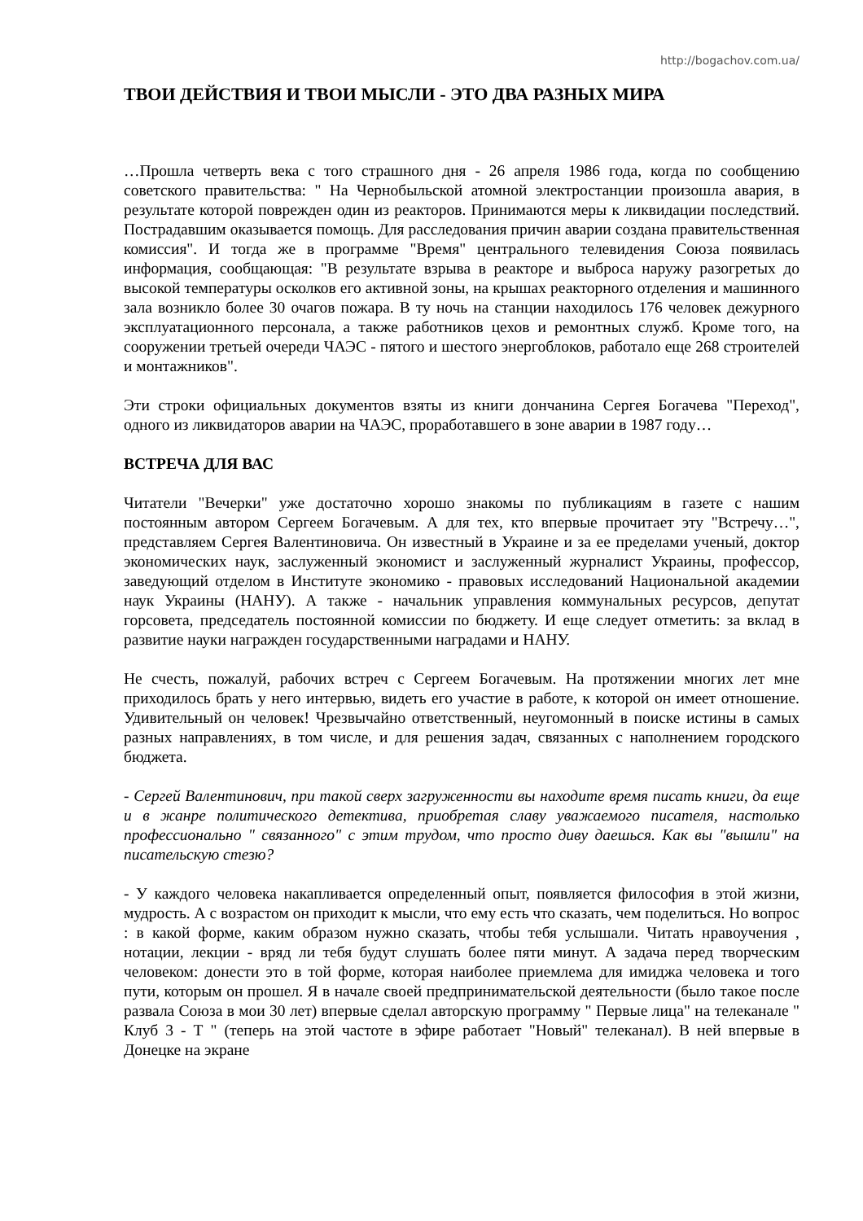http://bogachov.com.ua/
ТВОИ ДЕЙСТВИЯ И ТВОИ МЫСЛИ - ЭТО ДВА РАЗНЫХ МИРА
…Прошла четверть века с того страшного дня - 26 апреля 1986 года, когда по сообщению советского правительства: " На Чернобыльской атомной электростанции произошла авария, в результате которой поврежден один из реакторов. Принимаются меры к ликвидации последствий. Пострадавшим оказывается помощь. Для расследования причин аварии создана правительственная комиссия". И тогда же в программе "Время" центрального телевидения Союза появилась информация, сообщающая: "В результате взрыва в реакторе и выброса наружу разогретых до высокой температуры осколков его активной зоны, на крышах реакторного отделения и машинного зала возникло более 30 очагов пожара. В ту ночь на станции находилось 176 человек дежурного эксплуатационного персонала, а также работников цехов и ремонтных служб. Кроме того, на сооружении третьей очереди ЧАЭС - пятого и шестого энергоблоков, работало еще 268 строителей и монтажников".
Эти строки официальных документов взяты из книги дончанина Сергея Богачева "Переход", одного из ликвидаторов аварии на ЧАЭС, проработавшего в зоне аварии в 1987 году…
ВСТРЕЧА ДЛЯ ВАС
Читатели "Вечерки" уже достаточно хорошо знакомы по публикациям в газете с нашим постоянным автором Сергеем Богачевым. А для тех, кто впервые прочитает эту "Встречу…", представляем Сергея Валентиновича. Он известный в Украине и за ее пределами ученый, доктор экономических наук, заслуженный экономист и заслуженный журналист Украины, профессор, заведующий отделом в Институте экономико - правовых исследований Национальной академии наук Украины (НАНУ). А также - начальник управления коммунальных ресурсов, депутат горсовета, председатель постоянной комиссии по бюджету. И еще следует отметить: за вклад в развитие науки награжден государственными наградами и НАНУ.
Не счесть, пожалуй, рабочих встреч с Сергеем Богачевым. На протяжении многих лет мне приходилось брать у него интервью, видеть его участие в работе, к которой он имеет отношение. Удивительный он человек! Чрезвычайно ответственный, неугомонный в поиске истины в самых разных направлениях, в том числе, и для решения задач, связанных с наполнением городского бюджета.
- Сергей Валентинович, при такой сверх загруженности вы находите время писать книги, да еще и в жанре политического детектива, приобретая славу уважаемого писателя, настолько профессионально " связанного" с этим трудом, что просто диву даешься. Как вы "вышли" на писательскую стезю?
- У каждого человека накапливается определенный опыт, появляется философия в этой жизни, мудрость. А с возрастом он приходит к мысли, что ему есть что сказать, чем поделиться. Но вопрос : в какой форме, каким образом нужно сказать, чтобы тебя услышали. Читать нравоучения , нотации, лекции - вряд ли тебя будут слушать более пяти минут. А задача перед творческим человеком: донести это в той форме, которая наиболее приемлема для имиджа человека и того пути, которым он прошел. Я в начале своей предпринимательской деятельности (было такое после развала Союза в мои 30 лет) впервые сделал авторскую программу " Первые лица" на телеканале " Клуб 3 - Т " (теперь на этой частоте в эфире работает "Новый" телеканал). В ней впервые в Донецке на экране